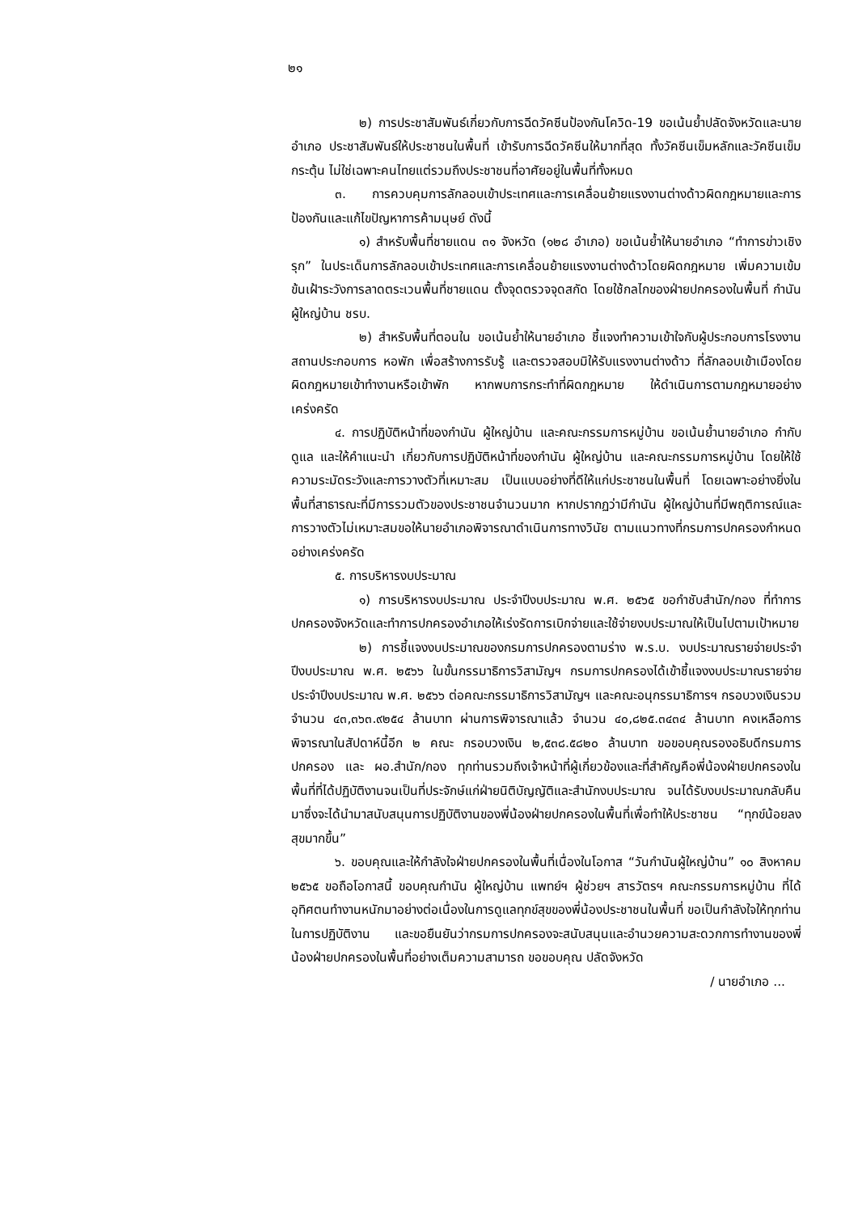๒๑
๒) การประชาสัมพันธ์เกี่ยวกับการฉีดวัคซีนป้องกันโควิด-19 ขอเน้นย้ำปลัดจังหวัดและนายอำเภอ ประชาสัมพันธ์ให้ประชาชนในพื้นที่ เข้ารับการฉีดวัคซีนให้มากที่สุด ทั้งวัคซีนเข็มหลักและวัคซีนเข็มกระตุ้น ไม่ใช่เฉพาะคนไทยแต่รวมถึงประชาชนที่อาศัยอยู่ในพื้นที่ทั้งหมด
๓. การควบคุมการลักลอบเข้าประเทศและการเคลื่อนย้ายแรงงานต่างด้าวผิดกฎหมายและการป้องกันและแก้ไขปัญหาการค้ามนุษย์ ดังนี้
๑) สำหรับพื้นที่ชายแดน ๓๑ จังหวัด (๑๒๘ อำเภอ) ขอเน้นย้ำให้นายอำเภอ “ทำการข่าวเชิงรุก” ในประเด็นการลักลอบเข้าประเทศและการเคลื่อนย้ายแรงงานต่างด้าวโดยผิดกฎหมาย เพิ่มความเข้มข้นเฝ้าระวังการลาดตระเวนพื้นที่ชายแดน ตั้งจุดตรวจจุดสกัด โดยใช้กลไกของฝ่ายปกครองในพื้นที่ กำนัน ผู้ใหญ่บ้าน ชรบ.
๒) สำหรับพื้นที่ตอนใน ขอเน้นย้ำให้นายอำเภอ ชี้แจงทำความเข้าใจกับผู้ประกอบการโรงงาน สถานประกอบการ หอพัก เพื่อสร้างการรับรู้ และตรวจสอบมิให้รับแรงงานต่างด้าว ที่ลักลอบเข้าเมืองโดยผิดกฎหมายเข้าทำงานหรือเข้าพัก หากพบการกระทำที่ผิดกฎหมาย ให้ดำเนินการตามกฎหมายอย่างเคร่งครัด
๔. การปฏิบัติหน้าที่ของกำนัน ผู้ใหญ่บ้าน และคณะกรรมการหมู่บ้าน ขอเน้นย้ำนายอำเภอ กำกับดูแล และให้คำแนะนำ เกี่ยวกับการปฏิบัติหน้าที่ของกำนัน ผู้ใหญ่บ้าน และคณะกรรมการหมู่บ้าน โดยให้ใช้ความระมัดระวังและการวางตัวที่เหมาะสม เป็นแบบอย่างที่ดีให้แก่ประชาชนในพื้นที่ โดยเฉพาะอย่างยิ่งในพื้นที่สาธารณะที่มีการรวมตัวของประชาชนจำนวนมาก หากปรากฏว่ามีกำนัน ผู้ใหญ่บ้านที่มีพฤติการณ์และการวางตัวไม่เหมาะสมขอให้นายอำเภอพิจารณาดำเนินการทางวินัย ตามแนวทางที่กรมการปกครองกำหนดอย่างเคร่งครัด
๕. การบริหารงบประมาณ
๑) การบริหารงบประมาณ ประจำปีงบประมาณ พ.ศ. ๒๕๖๕ ขอกำชับสำนัก/กอง ที่ทำการปกครองจังหวัดและทำการปกครองอำเภอให้เร่งรัดการเบิกจ่ายและใช้จ่ายงบประมาณให้เป็นไปตามเป้าหมาย
๒) การชี้แจงงบประมาณของกรมการปกครองตามร่าง พ.ร.บ. งบประมาณรายจ่ายประจำปีงบประมาณ พ.ศ. ๒๕๖๖ ในขั้นกรรมาธิการวิสามัญฯ กรมการปกครองได้เข้าชี้แจงงบประมาณรายจ่ายประจำปีงบประมาณ พ.ศ. ๒๕๖๖ ต่อคณะกรรมาธิการวิสามัญฯ และคณะอนุกรรมาธิการฯ กรอบวงเงินรวม จำนวน ๔๓,๓๖๓.๙๒๕๔ ล้านบาท ผ่านการพิจารณาแล้ว จำนวน ๔๐,๘๒๕.๓๔๓๔ ล้านบาท คงเหลือการพิจารณาในสัปดาห์นี้อีก ๒ คณะ กรอบวงเงิน ๒,๕๓๘.๕๘๒๐ ล้านบาท ขอขอบคุณรองอธิบดีกรมการปกครอง และ ผอ.สำนัก/กอง ทุกท่านรวมถึงเจ้าหน้าที่ผู้เกี่ยวข้องและที่สำคัญคือพี่น้องฝ่ายปกครองในพื้นที่ที่ได้ปฏิบัติงานจนเป็นที่ประจักษ์แก่ฝ่ายนิติบัญญัติและสำนักงบประมาณ จนได้รับงบประมาณกลับคืนมาซึ่งจะได้นำมาสนับสนุนการปฏิบัติงานของพี่น้องฝ่ายปกครองในพื้นที่เพื่อทำให้ประชาชน “ทุกข์น้อยลง สุขมากขึ้น”
๖. ขอบคุณและให้กำลังใจฝ่ายปกครองในพื้นที่เนื่องในโอกาส “วันกำนันผู้ใหญ่บ้าน” ๑๐ สิงหาคม ๒๕๖๕ ขอถือโอกาสนี้ ขอบคุณกำนัน ผู้ใหญ่บ้าน แพทย์ฯ ผู้ช่วยฯ สารวัตรฯ คณะกรรมการหมู่บ้าน ที่ได้อุทิศตนทำงานหนักมาอย่างต่อเนื่องในการดูแลทุกข์สุขของพี่น้องประชาชนในพื้นที่ ขอเป็นกำลังใจให้ทุกท่านในการปฏิบัติงาน และขอยืนยันว่ากรมการปกครองจะสนับสนุนและอำนวยความสะดวกการทำงานของพี่น้องฝ่ายปกครองในพื้นที่อย่างเต็มความสามารถ ขอขอบคุณ ปลัดจังหวัด
/ นายอำเภอ ...